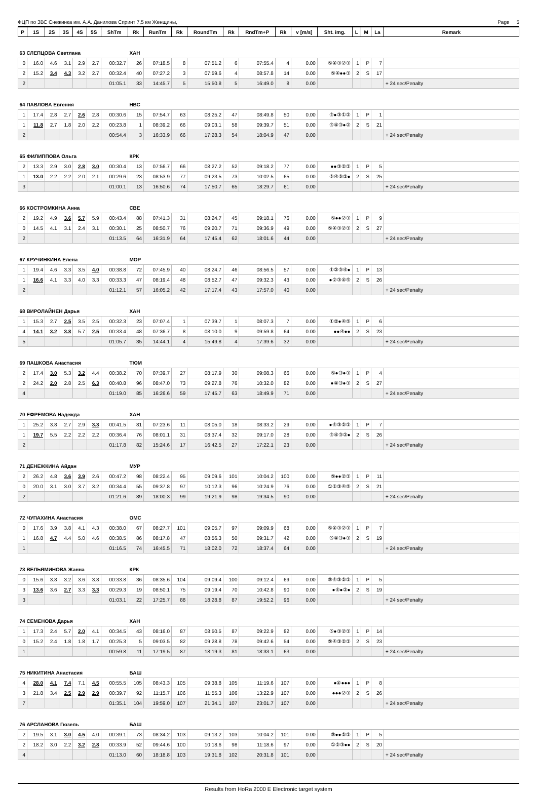ФЦП по ЗВС Снежинка им. А.А. Данилова Спринт 7,5 км Женщины, Page 5
| P | 1S | 2S | 3S | 4S | 5S | ShTm | Rk | RunTm | Rk | RoundTm | Rk | RndTm+P | Rk | v [m/s] | Sht. img. | L | M | La | Remark |
| --- | --- | --- | --- | --- | --- | --- | --- | --- | --- | --- | --- | --- | --- | --- | --- | --- | --- | --- | --- |
| 63 СЛЕПЦОВА Светлана | | | | | | | ХАН | | | | | | | | | | | | |
| 0 | 16.0 | 4.6 | 3.1 | 2.9 | 2.7 | 00:32.7 | 26 | 07:18.5 | 8 | 07:51.2 | 6 | 07:55.4 | 4 | 0.00 | ⑤④③②① | 1 | P | 7 | |
| 2 | 15.2 | 3.4 | 4.3 | 3.2 | 2.7 | 00:32.4 | 40 | 07:27.2 | 3 | 07:59.6 | 4 | 08:57.8 | 14 | 0.00 | ⑤④●●① | 2 | S | 17 | |
| 2 | | | | | | 01:05.1 | 33 | 14:45.7 | 5 | 15:50.8 | 5 | 16:49.0 | 8 | 0.00 | | | | | + 24 sec/Penalty |
| 64 ПАВЛОВА Евгения | | | | | | | НВС | | | | | | | | | | | | |
| 1 | 17.4 | 2.8 | 2.7 | 2.6 | 2.8 | 00:30.6 | 15 | 07:54.7 | 63 | 08:25.2 | 47 | 08:49.8 | 50 | 0.00 | ⑤●③①② | 1 | P | 1 | |
| 1 | 11.8 | 2.7 | 1.8 | 2.0 | 2.2 | 00:23.8 | 1 | 08:39.2 | 66 | 09:03.1 | 58 | 09:39.7 | 51 | 0.00 | ⑤④③●② | 2 | S | 21 | |
| 2 | | | | | | 00:54.4 | 3 | 16:33.9 | 66 | 17:28.3 | 54 | 18:04.9 | 47 | 0.00 | | | | | + 24 sec/Penalty |
| 65 ФИЛИППОВА Ольга | | | | | | | КРК | | | | | | | | | | | | |
| 2 | 13.3 | 2.9 | 3.0 | 2.8 | 3.0 | 00:30.4 | 13 | 07:56.7 | 66 | 08:27.2 | 52 | 09:18.2 | 77 | 0.00 | ●●③②① | 1 | P | 5 | |
| 1 | 13.0 | 2.2 | 2.2 | 2.0 | 2.1 | 00:29.6 | 23 | 08:53.9 | 77 | 09:23.5 | 73 | 10:02.5 | 65 | 0.00 | ⑤④③②● | 2 | S | 25 | |
| 3 | | | | | | 01:00.1 | 13 | 16:50.6 | 74 | 17:50.7 | 65 | 18:29.7 | 61 | 0.00 | | | | | + 24 sec/Penalty |
| 66 КОСТРОМКИНА Анна | | | | | | | СВЕ | | | | | | | | | | | | |
| 2 | 19.2 | 4.9 | 3.6 | 5.7 | 5.9 | 00:43.4 | 88 | 07:41.3 | 31 | 08:24.7 | 45 | 09:18.1 | 76 | 0.00 | ⑤●●②① | 1 | P | 9 | |
| 0 | 14.5 | 4.1 | 3.1 | 2.4 | 3.1 | 00:30.1 | 25 | 08:50.7 | 76 | 09:20.7 | 71 | 09:36.9 | 49 | 0.00 | ⑤④③②① | 2 | S | 27 | |
| 2 | | | | | | 01:13.5 | 64 | 16:31.9 | 64 | 17:45.4 | 62 | 18:01.6 | 44 | 0.00 | | | | | + 24 sec/Penalty |
| 67 КРУЧИНКИНА Елена | | | | | | | МОР | | | | | | | | | | | | |
| 1 | 19.4 | 4.6 | 3.3 | 3.5 | 4.0 | 00:38.8 | 72 | 07:45.9 | 40 | 08:24.7 | 46 | 08:56.5 | 57 | 0.00 | ①②③④● | 1 | P | 13 | |
| 1 | 16.6 | 4.1 | 3.3 | 4.0 | 3.3 | 00:33.3 | 47 | 08:19.4 | 48 | 08:52.7 | 47 | 09:32.3 | 43 | 0.00 | ●②③④⑤ | 2 | S | 26 | |
| 2 | | | | | | 01:12.1 | 57 | 16:05.2 | 42 | 17:17.4 | 43 | 17:57.0 | 40 | 0.00 | | | | | + 24 sec/Penalty |
| 68 ВИРОЛАЙНЕН Дарья | | | | | | | ХАН | | | | | | | | | | | | |
| 1 | 15.3 | 2.7 | 2.5 | 3.5 | 2.5 | 00:32.3 | 23 | 07:07.4 | 1 | 07:39.7 | 1 | 08:07.3 | 7 | 0.00 | ①②●④⑤ | 1 | P | 6 | |
| 4 | 14.1 | 3.2 | 3.8 | 5.7 | 2.5 | 00:33.4 | 48 | 07:36.7 | 8 | 08:10.0 | 9 | 09:59.8 | 64 | 0.00 | ●●④●● | 2 | S | 23 | |
| 5 | | | | | | 01:05.7 | 35 | 14:44.1 | 4 | 15:49.8 | 4 | 17:39.6 | 32 | 0.00 | | | | | + 24 sec/Penalty |
| 69 ПАШКОВА Анастасия | | | | | | | ТЮМ | | | | | | | | | | | | |
| 2 | 17.4 | 3.0 | 5.3 | 3.2 | 4.4 | 00:38.2 | 70 | 07:39.7 | 27 | 08:17.9 | 30 | 09:08.3 | 66 | 0.00 | ⑤●③●① | 1 | P | 4 | |
| 2 | 24.2 | 2.0 | 2.8 | 2.5 | 6.3 | 00:40.8 | 96 | 08:47.0 | 73 | 09:27.8 | 76 | 10:32.0 | 82 | 0.00 | ●④③●① | 2 | S | 27 | |
| 4 | | | | | | 01:19.0 | 85 | 16:26.6 | 59 | 17:45.7 | 63 | 18:49.9 | 71 | 0.00 | | | | | + 24 sec/Penalty |
| 70 ЕФРЕМОВА Надежда | | | | | | | ХАН | | | | | | | | | | | | |
| 1 | 25.2 | 3.8 | 2.7 | 2.9 | 3.3 | 00:41.5 | 81 | 07:23.6 | 11 | 08:05.0 | 18 | 08:33.2 | 29 | 0.00 | ●④③②① | 1 | P | 7 | |
| 1 | 19.7 | 5.5 | 2.2 | 2.2 | 2.2 | 00:36.4 | 76 | 08:01.1 | 31 | 08:37.4 | 32 | 09:17.0 | 28 | 0.00 | ⑤④③②● | 2 | S | 26 | |
| 2 | | | | | | 01:17.8 | 82 | 15:24.6 | 17 | 16:42.5 | 27 | 17:22.1 | 23 | 0.00 | | | | | + 24 sec/Penalty |
| 71 ДЕНЕЖКИНА Айдан | | | | | | | МУР | | | | | | | | | | | | |
| 2 | 26.2 | 4.8 | 3.6 | 3.9 | 2.6 | 00:47.2 | 98 | 08:22.4 | 95 | 09:09.6 | 101 | 10:04.2 | 100 | 0.00 | ⑤●●②① | 1 | P | 11 | |
| 0 | 20.0 | 3.1 | 3.0 | 3.7 | 3.2 | 00:34.4 | 55 | 09:37.8 | 97 | 10:12.3 | 96 | 10:24.9 | 76 | 0.00 | ①②③④⑤ | 2 | S | 21 | |
| 2 | | | | | | 01:21.6 | 89 | 18:00.3 | 99 | 19:21.9 | 98 | 19:34.5 | 90 | 0.00 | | | | | + 24 sec/Penalty |
| 72 ЧУПАХИНА Анастасия | | | | | | | ОМС | | | | | | | | | | | | |
| 0 | 17.6 | 3.9 | 3.8 | 4.1 | 4.3 | 00:38.0 | 67 | 08:27.7 | 101 | 09:05.7 | 97 | 09:09.9 | 68 | 0.00 | ⑤④③②① | 1 | P | 7 | |
| 1 | 16.8 | 4.7 | 4.4 | 5.0 | 4.6 | 00:38.5 | 86 | 08:17.8 | 47 | 08:56.3 | 50 | 09:31.7 | 42 | 0.00 | ⑤④③●① | 2 | S | 19 | |
| 1 | | | | | | 01:16.5 | 74 | 16:45.5 | 71 | 18:02.0 | 72 | 18:37.4 | 64 | 0.00 | | | | | + 24 sec/Penalty |
| 73 ВЕЛЬЯМИНОВА Жанна | | | | | | | КРК | | | | | | | | | | | | |
| 0 | 15.6 | 3.8 | 3.2 | 3.6 | 3.8 | 00:33.8 | 36 | 08:35.6 | 104 | 09:09.4 | 100 | 09:12.4 | 69 | 0.00 | ⑤④③②① | 1 | P | 5 | |
| 3 | 13.6 | 3.6 | 2.7 | 3.3 | 3.3 | 00:29.3 | 19 | 08:50.1 | 75 | 09:19.4 | 70 | 10:42.8 | 90 | 0.00 | ●④●②● | 2 | S | 19 | |
| 3 | | | | | | 01:03.1 | 22 | 17:25.7 | 88 | 18:28.8 | 87 | 19:52.2 | 96 | 0.00 | | | | | + 24 sec/Penalty |
| 74 СЕМЕНОВА Дарья | | | | | | | ХАН | | | | | | | | | | | | |
| 1 | 17.3 | 2.4 | 5.7 | 2.0 | 4.1 | 00:34.5 | 43 | 08:16.0 | 87 | 08:50.5 | 87 | 09:22.9 | 82 | 0.00 | ⑤●③②① | 1 | P | 14 | |
| 0 | 15.2 | 2.4 | 1.8 | 1.8 | 1.7 | 00:25.3 | 5 | 09:03.5 | 82 | 09:28.8 | 78 | 09:42.6 | 54 | 0.00 | ⑤④③②① | 2 | S | 23 | |
| 1 | | | | | | 00:59.8 | 11 | 17:19.5 | 87 | 18:19.3 | 81 | 18:33.1 | 63 | 0.00 | | | | | + 24 sec/Penalty |
| 75 НИКИТИНА Анастасия | | | | | | | БАШ | | | | | | | | | | | | |
| 4 | 28.0 | 4.1 | 7.4 | 7.1 | 4.5 | 00:55.5 | 105 | 08:43.3 | 105 | 09:38.8 | 105 | 11:19.6 | 107 | 0.00 | ●④●●● | 1 | P | 8 | |
| 3 | 21.8 | 3.4 | 2.5 | 2.9 | 2.9 | 00:39.7 | 92 | 11:15.7 | 106 | 11:55.3 | 106 | 13:22.9 | 107 | 0.00 | ●●●②① | 2 | S | 26 | |
| 7 | | | | | | 01:35.1 | 104 | 19:59.0 | 107 | 21:34.1 | 107 | 23:01.7 | 107 | 0.00 | | | | | + 24 sec/Penalty |
| 76 АРСЛАНОВА Гюзель | | | | | | | БАШ | | | | | | | | | | | | |
| 2 | 19.5 | 3.1 | 3.0 | 4.5 | 4.0 | 00:39.1 | 73 | 08:34.2 | 103 | 09:13.2 | 103 | 10:04.2 | 101 | 0.00 | ⑤●●②① | 1 | P | 5 | |
| 2 | 18.2 | 3.0 | 2.2 | 3.2 | 2.8 | 00:33.9 | 52 | 09:44.6 | 100 | 10:18.6 | 98 | 11:18.6 | 97 | 0.00 | ①②③●● | 2 | S | 20 | |
| 4 | | | | | | 01:13.0 | 60 | 18:18.8 | 103 | 19:31.8 | 102 | 20:31.8 | 101 | 0.00 | | | | | + 24 sec/Penalty |
Results from HoRa 2000 E Electronic target system